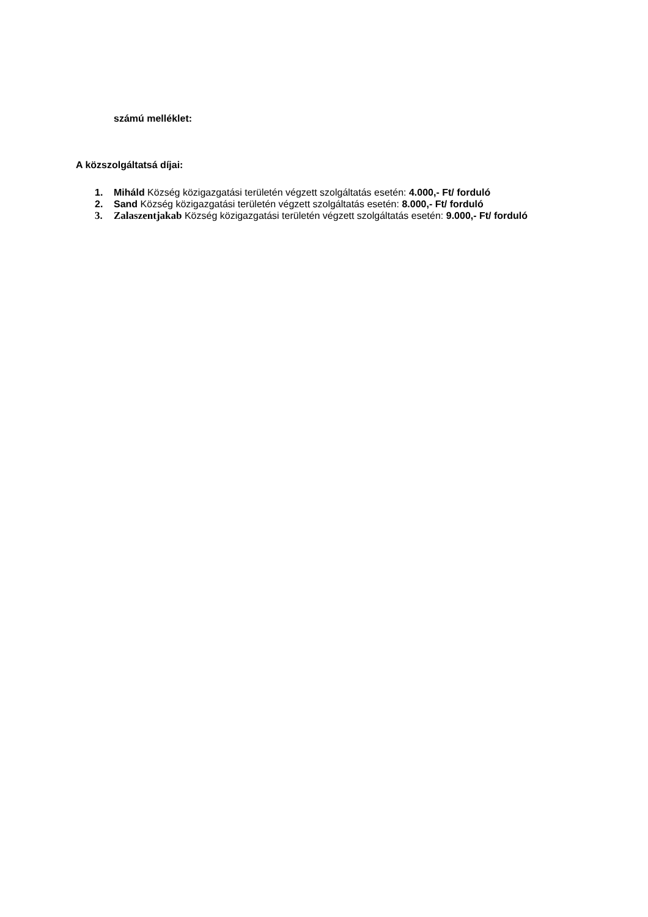számú melléklet:
A közszolgáltatsá díjai:
1. Miháld Község közigazgatási területén végzett szolgáltatás esetén: 4.000,- Ft/ forduló
2. Sand Község közigazgatási területén végzett szolgáltatás esetén: 8.000,- Ft/ forduló
3. Zalaszentjakab Község közigazgatási területén végzett szolgáltatás esetén: 9.000,- Ft/ forduló